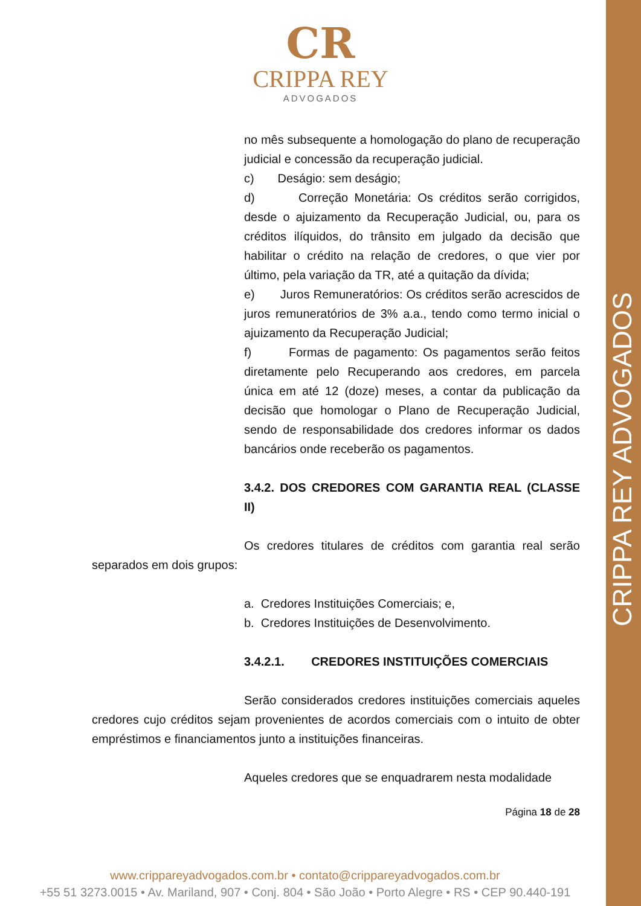CRIPPA REY ADVOGADOS
CR
CRIPPA REY
ADVOGADOS
no mês subsequente a homologação do plano de recuperação judicial e concessão da recuperação judicial.
c) Deságio: sem deságio;
d) Correção Monetária: Os créditos serão corrigidos, desde o ajuizamento da Recuperação Judicial, ou, para os créditos ilíquidos, do trânsito em julgado da decisão que habilitar o crédito na relação de credores, o que vier por último, pela variação da TR, até a quitação da dívida;
e) Juros Remuneratórios: Os créditos serão acrescidos de juros remuneratórios de 3% a.a., tendo como termo inicial o ajuizamento da Recuperação Judicial;
f) Formas de pagamento: Os pagamentos serão feitos diretamente pelo Recuperando aos credores, em parcela única em até 12 (doze) meses, a contar da publicação da decisão que homologar o Plano de Recuperação Judicial, sendo de responsabilidade dos credores informar os dados bancários onde receberão os pagamentos.
3.4.2. DOS CREDORES COM GARANTIA REAL (CLASSE II)
Os credores titulares de créditos com garantia real serão separados em dois grupos:
a. Credores Instituições Comerciais; e,
b. Credores Instituições de Desenvolvimento.
3.4.2.1. CREDORES INSTITUIÇÕES COMERCIAIS
Serão considerados credores instituições comerciais aqueles credores cujo créditos sejam provenientes de acordos comerciais com o intuito de obter empréstimos e financiamentos junto a instituições financeiras.
Aqueles credores que se enquadrarem nesta modalidade
Página 18 de 28
www.crippareyadvogados.com.br • contato@crippareyadvogados.com.br
+55 51 3273.0015 • Av. Mariland, 907 • Conj. 804 • São João • Porto Alegre • RS • CEP 90.440-191